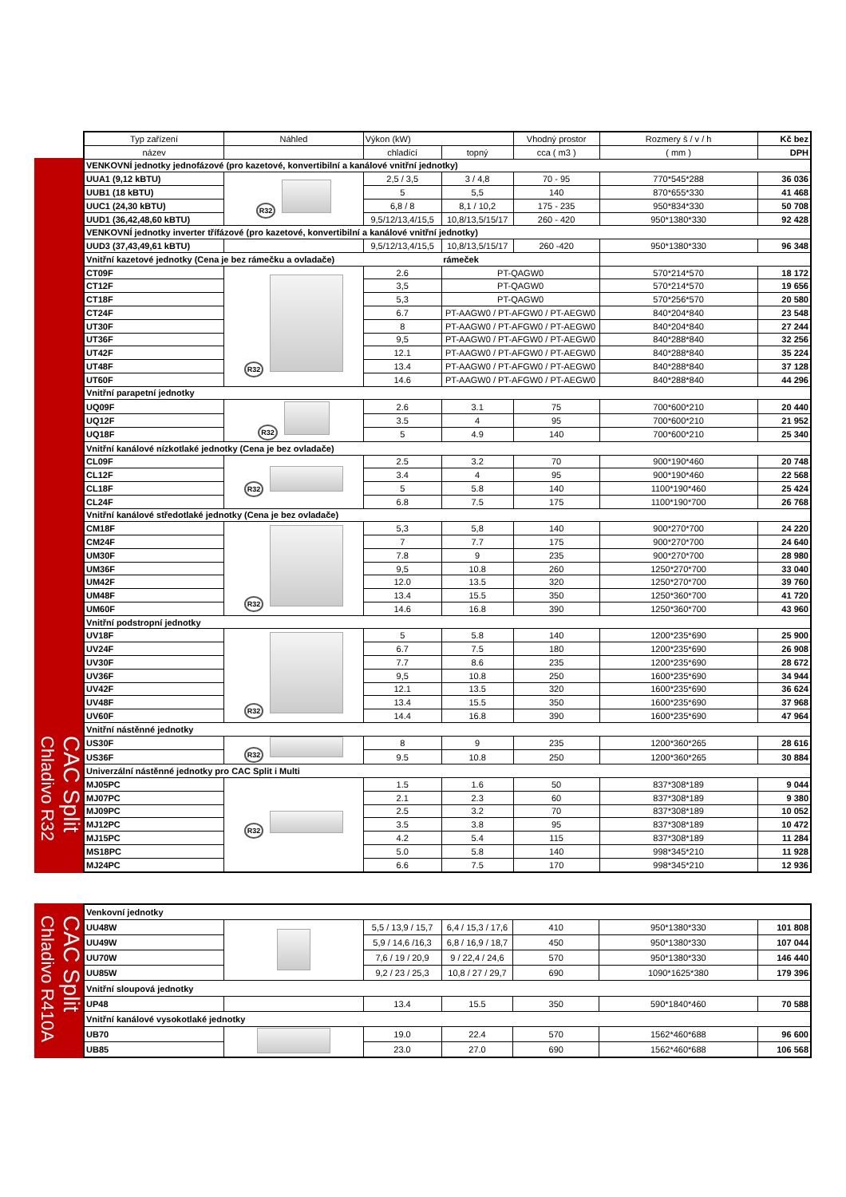CAC Split
Chladivo R32
| Typ zařízení | Náhled | Výkon (kW) | | Vhodný prostor | Rozmery š / v / h | Kč bez |
| --- | --- | --- | --- | --- | --- | --- |
| název | | chladící | topný | cca ( m3 ) | ( mm ) | DPH |
| VENKOVNÍ jednotky jednofázové (pro kazetové, konvertibilní a kanálové vnitřní jednotky) | | | | | | |
| UUA1 (9,12 kBTU) | R32 | 2,5 / 3,5 | 3 / 4,8 | 70 - 95 | 770*545*288 | 36 036 |
| UUB1 (18 kBTU) | | 5 | 5,5 | 140 | 870*655*330 | 41 468 |
| UUC1 (24,30 kBTU) | | 6,8 / 8 | 8,1 / 10,2 | 175 - 235 | 950*834*330 | 50 708 |
| UUD1 (36,42,48,60 kBTU) | | 9,5/12/13,4/15,5 | 10,8/13,5/15/17 | 260 - 420 | 950*1380*330 | 92 428 |
| VENKOVNÍ jednotky inverter třífázové (pro kazetové, konvertibilní a kanálové vnitřní jednotky) | | | | | | |
| UUD3 (37,43,49,61 kBTU) | | 9,5/12/13,4/15,5 | 10,8/13,5/15/17 | 260 -420 | 950*1380*330 | 96 348 |
| Vnitřní kazetové jednotky (Cena je bez rámečku a ovladače) | | | rámeček | | | |
| CT09F | R32 | 2.6 | PT-QAGW0 | | 570*214*570 | 18 172 |
| CT12F | | 3,5 | PT-QAGW0 | | 570*214*570 | 19 656 |
| CT18F | | 5,3 | PT-QAGW0 | | 570*256*570 | 20 580 |
| CT24F | | 6.7 | PT-AAGW0 / PT-AFGW0 / PT-AEGW0 | | 840*204*840 | 23 548 |
| UT30F | | 8 | PT-AAGW0 / PT-AFGW0 / PT-AEGW0 | | 840*204*840 | 27 244 |
| UT36F | | 9,5 | PT-AAGW0 / PT-AFGW0 / PT-AEGW0 | | 840*288*840 | 32 256 |
| UT42F | | 12.1 | PT-AAGW0 / PT-AFGW0 / PT-AEGW0 | | 840*288*840 | 35 224 |
| UT48F | | 13.4 | PT-AAGW0 / PT-AFGW0 / PT-AEGW0 | | 840*288*840 | 37 128 |
| UT60F | | 14.6 | PT-AAGW0 / PT-AFGW0 / PT-AEGW0 | | 840*288*840 | 44 296 |
| Vnitřní parapetní jednotky | | | | | | |
| UQ09F | R32 | 2.6 | 3.1 | 75 | 700*600*210 | 20 440 |
| UQ12F | | 3.5 | 4 | 95 | 700*600*210 | 21 952 |
| UQ18F | | 5 | 4.9 | 140 | 700*600*210 | 25 340 |
| Vnitřní kanálové nízkotlaké jednotky (Cena je bez ovladače) | | | | | | |
| CL09F | R32 | 2.5 | 3.2 | 70 | 900*190*460 | 20 748 |
| CL12F | | 3.4 | 4 | 95 | 900*190*460 | 22 568 |
| CL18F | | 5 | 5.8 | 140 | 1100*190*460 | 25 424 |
| CL24F | | 6.8 | 7.5 | 175 | 1100*190*700 | 26 768 |
| Vnitřní kanálové středotlaké jednotky (Cena je bez ovladače) | | | | | | |
| CM18F | R32 | 5,3 | 5,8 | 140 | 900*270*700 | 24 220 |
| CM24F | | 7 | 7.7 | 175 | 900*270*700 | 24 640 |
| UM30F | | 7.8 | 9 | 235 | 900*270*700 | 28 980 |
| UM36F | | 9,5 | 10.8 | 260 | 1250*270*700 | 33 040 |
| UM42F | | 12.0 | 13.5 | 320 | 1250*270*700 | 39 760 |
| UM48F | | 13.4 | 15.5 | 350 | 1250*360*700 | 41 720 |
| UM60F | | 14.6 | 16.8 | 390 | 1250*360*700 | 43 960 |
| Vnitřní podstropní jednotky | | | | | | |
| UV18F | R32 | 5 | 5.8 | 140 | 1200*235*690 | 25 900 |
| UV24F | | 6.7 | 7.5 | 180 | 1200*235*690 | 26 908 |
| UV30F | | 7.7 | 8.6 | 235 | 1200*235*690 | 28 672 |
| UV36F | | 9,5 | 10.8 | 250 | 1600*235*690 | 34 944 |
| UV42F | | 12.1 | 13.5 | 320 | 1600*235*690 | 36 624 |
| UV48F | | 13.4 | 15.5 | 350 | 1600*235*690 | 37 968 |
| UV60F | | 14.4 | 16.8 | 390 | 1600*235*690 | 47 964 |
| Vnitřní nástěnné jednotky | | | | | | |
| US30F | R32 | 8 | 9 | 235 | 1200*360*265 | 28 616 |
| US36F | | 9.5 | 10.8 | 250 | 1200*360*265 | 30 884 |
| Univerzální nástěnné jednotky pro CAC Split i Multi | | | | | | |
| MJ05PC | R32 | 1.5 | 1.6 | 50 | 837*308*189 | 9 044 |
| MJ07PC | | 2.1 | 2.3 | 60 | 837*308*189 | 9 380 |
| MJ09PC | | 2.5 | 3.2 | 70 | 837*308*189 | 10 052 |
| MJ12PC | | 3.5 | 3.8 | 95 | 837*308*189 | 10 472 |
| MJ15PC | | 4.2 | 5.4 | 115 | 837*308*189 | 11 284 |
| MS18PC | | 5.0 | 5.8 | 140 | 998*345*210 | 11 928 |
| MJ24PC | | 6.6 | 7.5 | 170 | 998*345*210 | 12 936 |
CAC Split
Chladivo R410A
| Venkovní jednotky | | | | | | |
| UU48W | | 5,5 / 13,9 / 15,7 | 6,4 / 15,3 / 17,6 | 410 | 950*1380*330 | 101 808 |
| UU49W | | 5,9 / 14,6 /16,3 | 6,8 / 16,9 / 18,7 | 450 | 950*1380*330 | 107 044 |
| UU70W | | 7,6 / 19 / 20,9 | 9 / 22,4 / 24,6 | 570 | 950*1380*330 | 146 440 |
| UU85W | | 9,2 / 23 / 25,3 | 10,8 / 27 / 29,7 | 690 | 1090*1625*380 | 179 396 |
| Vnitřní sloupová jednotky | | | | | | |
| UP48 | | 13.4 | 15.5 | 350 | 590*1840*460 | 70 588 |
| Vnitřní kanálové vysokotlaké jednotky | | | | | | |
| UB70 | | 19.0 | 22.4 | 570 | 1562*460*688 | 96 600 |
| UB85 | | 23.0 | 27.0 | 690 | 1562*460*688 | 106 568 |